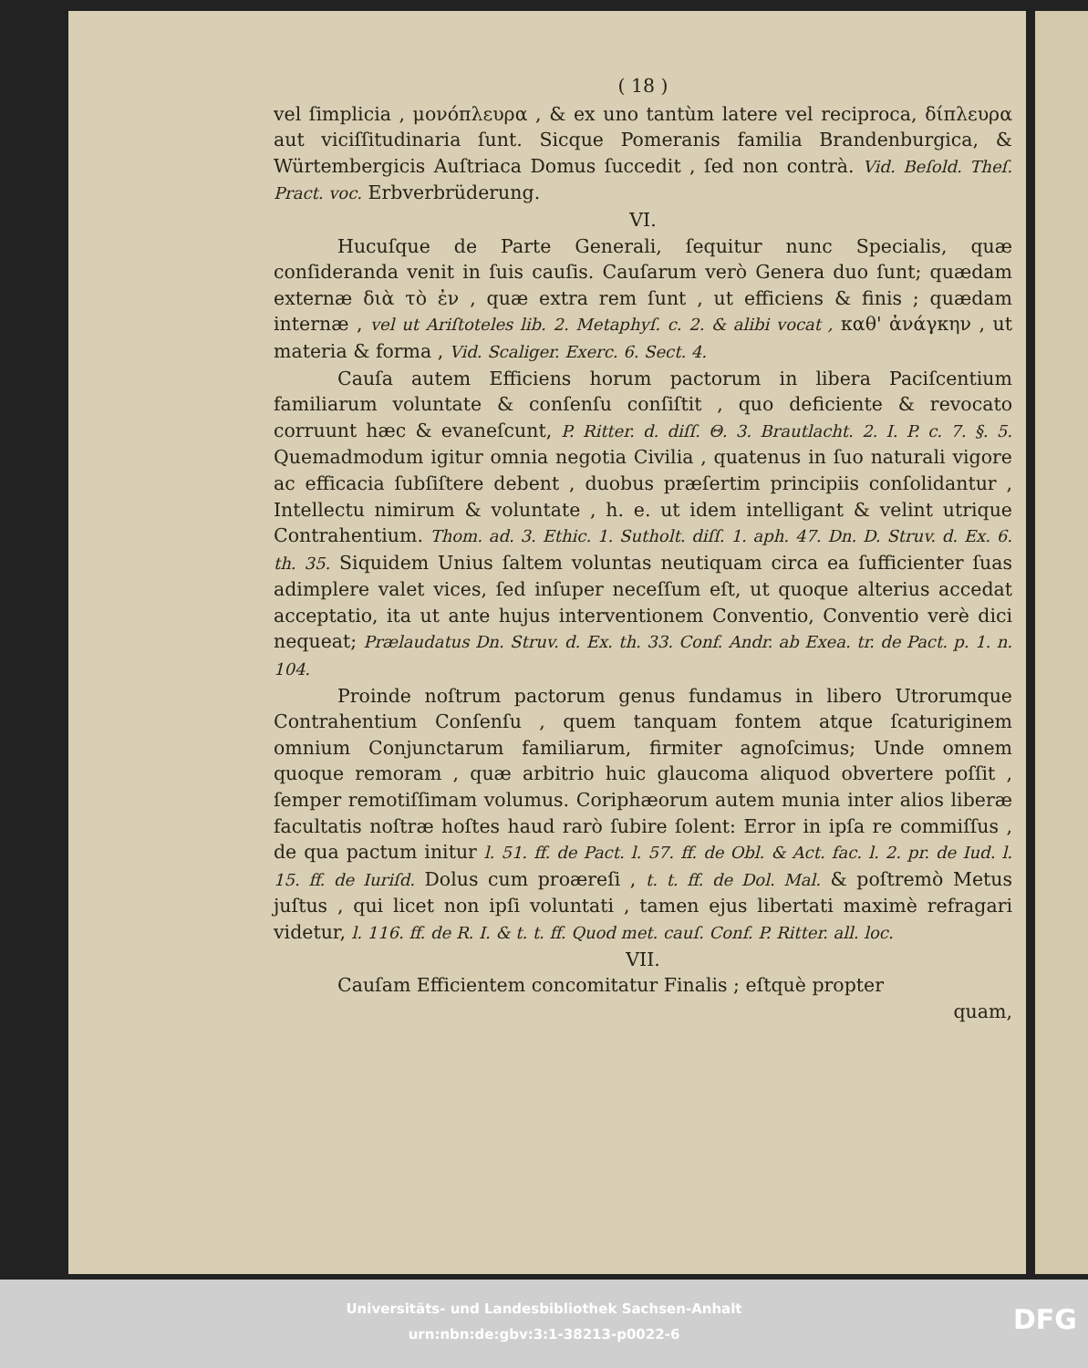( 18 )
vel ſimplicia , μονόπλευρα , & ex uno tantùm latere vel reciproca, δίπλευρα aut viciſſitudinaria ſunt. Sicque Pomeranis familia Brandenburgica, & Würtembergicis Auſtriaca Domus ſuccedit , ſed non contrà. Vid. Beſold. Theſ. Pract. voc. Erbverbrüderung.
VI.
Hucuſque de Parte Generali, ſequitur nunc Specialis, quæ conſideranda venit in ſuis cauſis. Cauſarum verò Genera duo ſunt; quædam externæ διὰ τὸ ἐν , quæ extra rem ſunt , ut efficiens & finis ; quædam internæ , vel ut Ariſtoteles lib. 2. Metaphyſ. c. 2. & alibi vocat , καθ' ἀνάγκην , ut materia & forma , Vid. Scaliger. Exerc. 6. Sect. 4.
Cauſa autem Efficiens horum pactorum in libera Paciſcentium familiarum voluntate & conſenſu conſiſtit , quo deficiente & revocato corruunt hæc & evaneſcunt, P. Ritter. d. diſſ. Θ. 3. Brautlacht. 2. I. P. c. 7. §. 5. Quemadmodum igitur omnia negotia Civilia , quatenus in ſuo naturali vigore ac efficacia ſubſiſtere debent , duobus præſertim principiis conſolidantur , Intellectu nimirum & voluntate , h. e. ut idem intelligant & velint utrique Contrahentium. Thom. ad. 3. Ethic. 1. Sutholt. diſſ. 1. aph. 47. Dn. D. Struv. d. Ex. 6. th. 35. Siquidem Unius ſaltem voluntas neutiquam circa ea ſufficienter ſuas adimplere valet vices, ſed inſuper neceſſum eſt, ut quoque alterius accedat acceptatio, ita ut ante hujus interventionem Conventio, Conventio verè dici nequeat; Prælaudatus Dn. Struv. d. Ex. th. 33. Conf. Andr. ab Exea. tr. de Pact. p. 1. n. 104.
Proinde noſtrum pactorum genus fundamus in libero Utrorumque Contrahentium Conſenſu , quem tanquam fontem atque ſcaturiginem omnium Conjunctarum familiarum, firmiter agnoſcimus; Unde omnem quoque remoram , quæ arbitrio huic glaucoma aliquod obvertere poſſit , ſemper remotiſſimam volumus. Coriphæorum autem munia inter alios liberæ facultatis noſtræ hoſtes haud rarò ſubire ſolent: Error in ipſa re commiſſus , de qua pactum initur l. 51. ff. de Pact. l. 57. ff. de Obl. & Act. fac. l. 2. pr. de Iud. l. 15. ff. de Iuriſd. Dolus cum proæreſi , t. t. ff. de Dol. Mal. & poſtremò Metus juſtus , qui licet non ipſi voluntati , tamen ejus libertati maximè refragari videtur, l. 116. ff. de R. I. & t. t. ff. Quod met. cauſ. Conf. P. Ritter. all. loc.
VII.
Cauſam Efficientem concomitatur Finalis ; eſtquè propter
quam,
Universitäts- und Landesbibliothek Sachsen-Anhalt
urn:nbn:de:gbv:3:1-38213-p0022-6
DFG